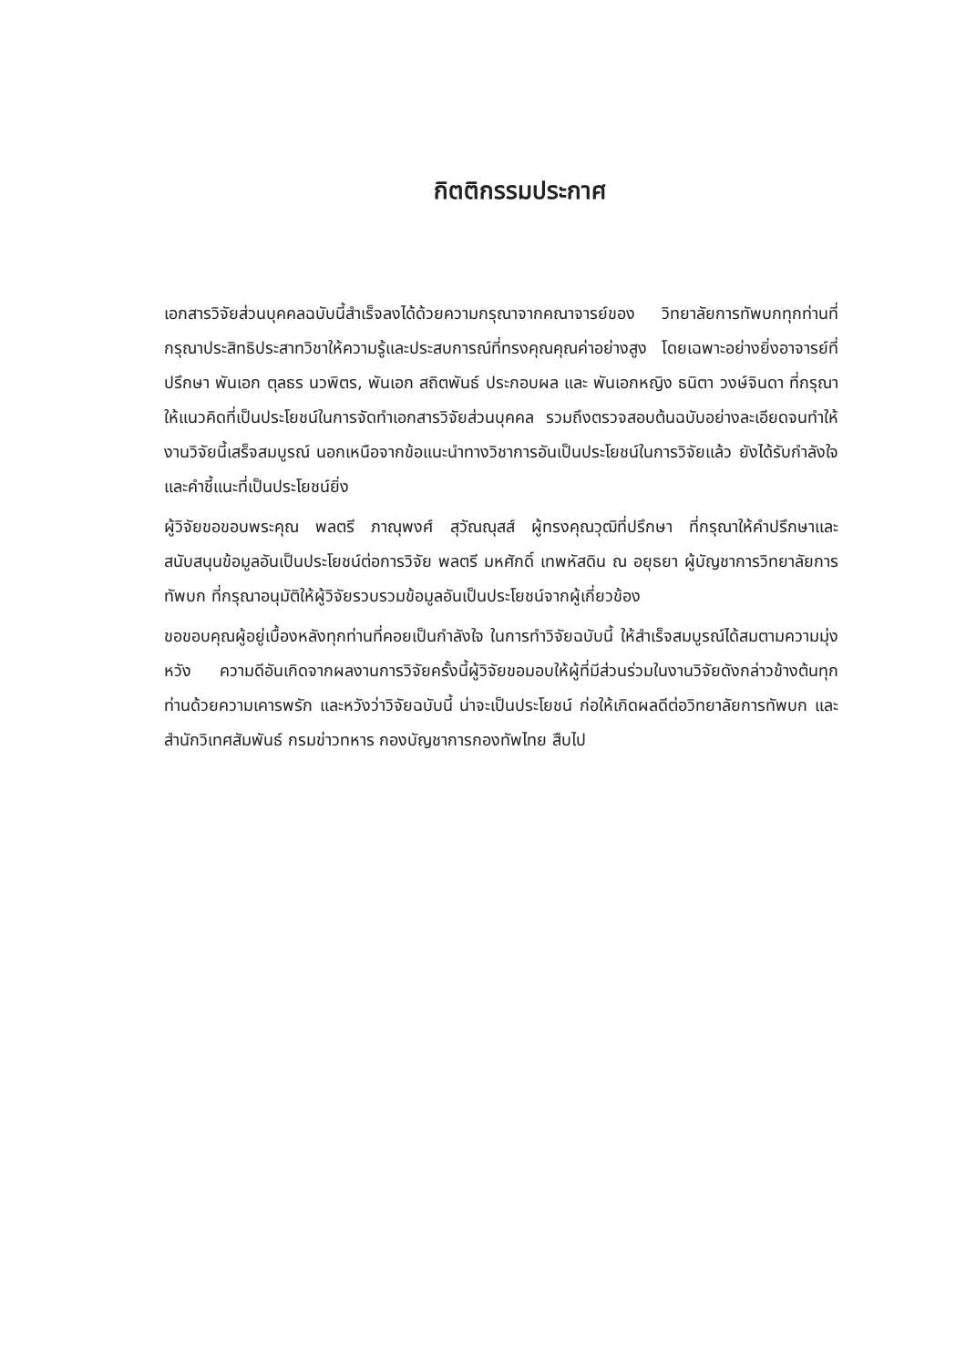กิตติกรรมประกาศ
เอกสารวิจัยส่วนบุคคลฉบับนี้สำเร็จลงได้ด้วยความกรุณาจากคณาจารย์ของ วิทยาลัยการทัพบกทุกท่านที่กรุณาประสิทธิประสาทวิชาให้ความรู้และประสบการณ์ที่ทรงคุณคุณค่าอย่างสูง โดยเฉพาะอย่างยิ่งอาจารย์ที่ปรึกษา พันเอก ตุลธร นวพิตร, พันเอก สถิตพันธ์ ประกอบผล และ พันเอกหญิง ธนิตา วงษ์จินดา ที่กรุณาให้แนวคิดที่เป็นประโยชน์ในการจัดทำเอกสารวิจัยส่วนบุคคล รวมถึงตรวจสอบต้นฉบับอย่างละเอียดจนทำให้งานวิจัยนี้เสร็จสมบูรณ์ นอกเหนือจากข้อแนะนำทางวิชาการอันเป็นประโยชน์ในการวิจัยแล้ว ยังได้รับกำลังใจและคำชี้แนะที่เป็นประโยชน์ยิ่ง
ผู้วิจัยขอขอบพระคุณ พลตรี ภาณุพงศ์ สุวัณณุสส์ ผู้ทรงคุณวุฒิที่ปรึกษา ที่กรุณาให้คำปรึกษาและสนับสนุนข้อมูลอันเป็นประโยชน์ต่อการวิจัย พลตรี มหศักดิ์ เทพหัสดิน ณ อยุธยา ผู้บัญชาการวิทยาลัยการทัพบก ที่กรุณาอนุมัติให้ผู้วิจัยรวบรวมข้อมูลอันเป็นประโยชน์จากผู้เกี่ยวข้อง
ขอขอบคุณผู้อยู่เบื้องหลังทุกท่านที่คอยเป็นกำลังใจ ในการทำวิจัยฉบับนี้ ให้สำเร็จสมบูรณ์ได้สมตามความมุ่งหวัง ความดีอันเกิดจากผลงานการวิจัยครั้งนี้ผู้วิจัยขอมอบให้ผู้ที่มีส่วนร่วมในงานวิจัยดังกล่าวข้างต้นทุกท่านด้วยความเคารพรัก และหวังว่าวิจัยฉบับนี้ น่าจะเป็นประโยชน์ ก่อให้เกิดผลดีต่อวิทยาลัยการทัพบก และสำนักวิเทศสัมพันธ์ กรมข่าวทหาร กองบัญชาการกองทัพไทย สืบไป